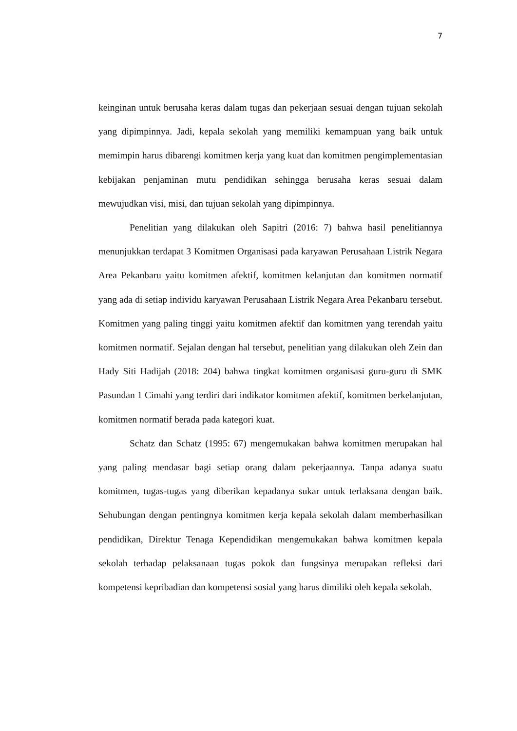7
keinginan untuk berusaha keras dalam tugas dan pekerjaan sesuai dengan tujuan sekolah yang dipimpinnya. Jadi, kepala sekolah yang memiliki kemampuan yang baik untuk memimpin harus dibarengi komitmen kerja yang kuat dan komitmen pengimplementasian kebijakan penjaminan mutu pendidikan sehingga berusaha keras sesuai dalam mewujudkan visi, misi, dan tujuan sekolah yang dipimpinnya.
Penelitian yang dilakukan oleh Sapitri (2016: 7) bahwa hasil penelitiannya menunjukkan terdapat 3 Komitmen Organisasi pada karyawan Perusahaan Listrik Negara Area Pekanbaru yaitu komitmen afektif, komitmen kelanjutan dan komitmen normatif yang ada di setiap individu karyawan Perusahaan Listrik Negara Area Pekanbaru tersebut. Komitmen yang paling tinggi yaitu komitmen afektif dan komitmen yang terendah yaitu komitmen normatif. Sejalan dengan hal tersebut, penelitian yang dilakukan oleh Zein dan Hady Siti Hadijah (2018: 204) bahwa tingkat komitmen organisasi guru-guru di SMK Pasundan 1 Cimahi yang terdiri dari indikator komitmen afektif, komitmen berkelanjutan, komitmen normatif berada pada kategori kuat.
Schatz dan Schatz (1995: 67) mengemukakan bahwa komitmen merupakan hal yang paling mendasar bagi setiap orang dalam pekerjaannya. Tanpa adanya suatu komitmen, tugas-tugas yang diberikan kepadanya sukar untuk terlaksana dengan baik. Sehubungan dengan pentingnya komitmen kerja kepala sekolah dalam memberhasilkan pendidikan, Direktur Tenaga Kependidikan mengemukakan bahwa komitmen kepala sekolah terhadap pelaksanaan tugas pokok dan fungsinya merupakan refleksi dari kompetensi kepribadian dan kompetensi sosial yang harus dimiliki oleh kepala sekolah.